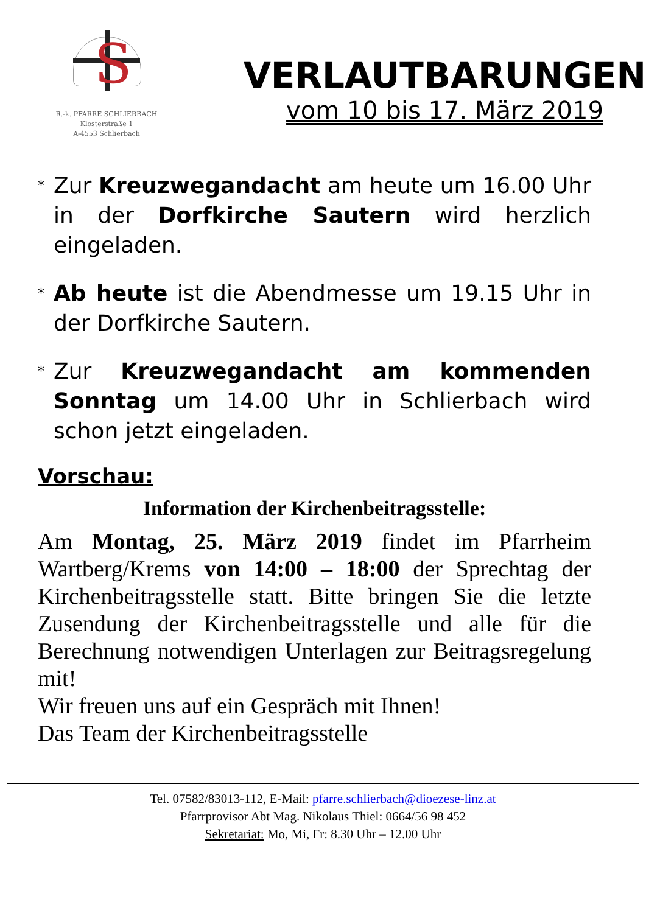S
R.-k. PFARRE SCHLIERBACH
Klosterstraße 1
A-4553 Schlierbach
VERLAUTBARUNGEN
vom 10 bis 17. März 2019
*
Zur Kreuzwegandacht am heute um 16.00 Uhr in der Dorfkirche Sautern wird herzlich eingeladen.
*
Ab heute ist die Abendmesse um 19.15 Uhr in der Dorfkirche Sautern.
*
Zur Kreuzwegandacht am kommenden Sonntag um 14.00 Uhr in Schlierbach wird schon jetzt eingeladen.
Vorschau:
Information der Kirchenbeitragsstelle:
Am Montag, 25. März 2019 findet im Pfarrheim Wartberg/Krems von 14:00 – 18:00 der Sprechtag der Kirchenbeitragsstelle statt. Bitte bringen Sie die letzte Zusendung der Kirchenbeitragsstelle und alle für die Berechnung notwendigen Unterlagen zur Beitragsregelung mit!
Wir freuen uns auf ein Gespräch mit Ihnen!
Das Team der Kirchenbeitragsstelle
Tel. 07582/83013-112, E-Mail: pfarre.schlierbach@dioezese-linz.at
Pfarrprovisor Abt Mag. Nikolaus Thiel: 0664/56 98 452
Sekretariat: Mo, Mi, Fr: 8.30 Uhr – 12.00 Uhr